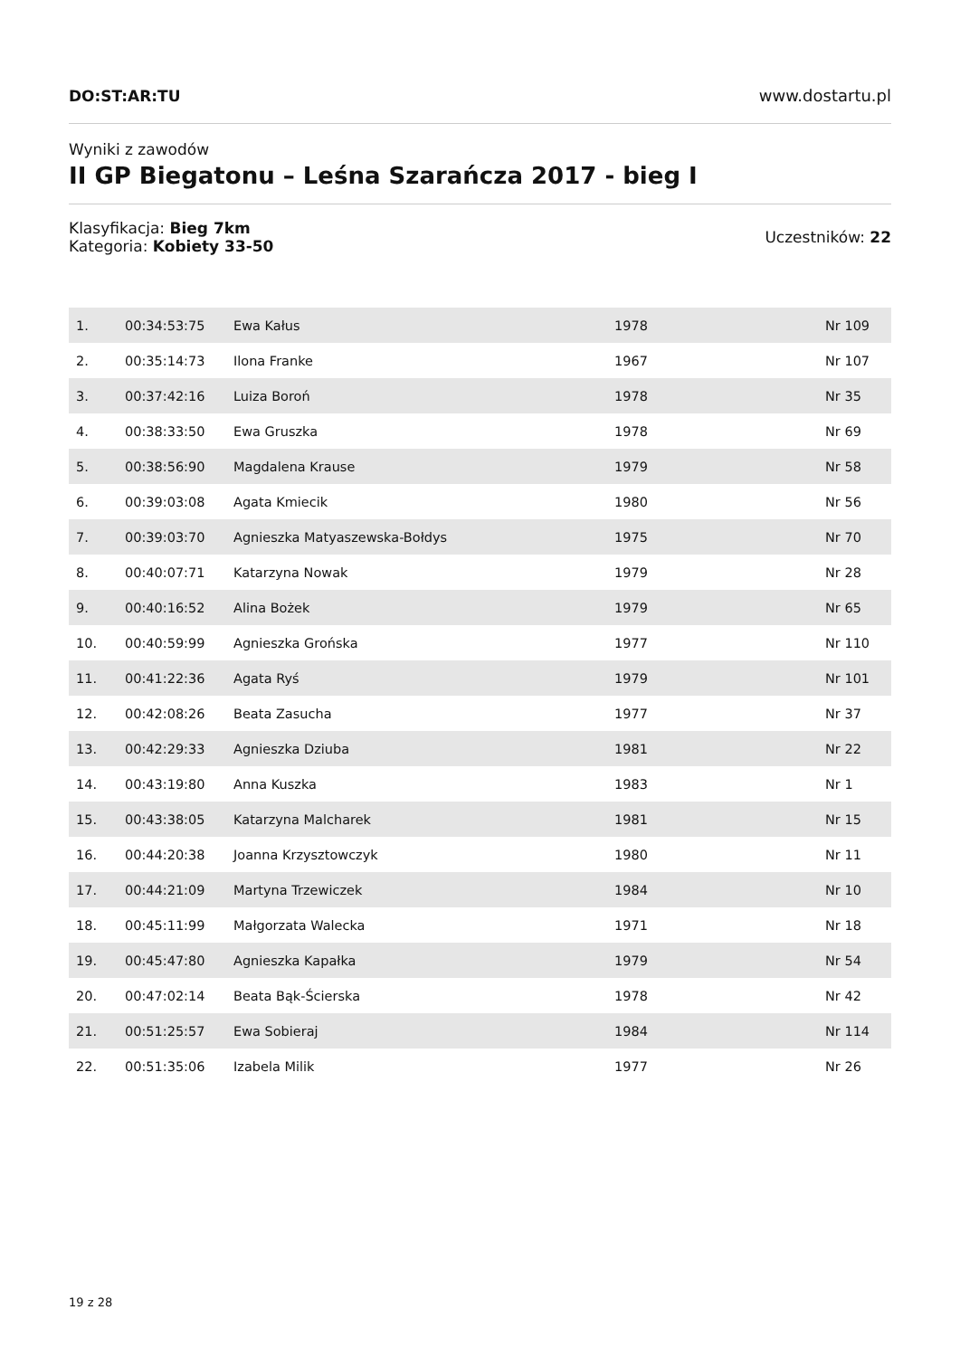DO:ST:AR:TU www.dostartu.pl
Wyniki z zawodów
II GP Biegatonu – Leśna Szarańcza 2017 - bieg I
Klasyfikacja: Bieg 7km
Kategoria: Kobiety 33-50
Uczestników: 22
| 1. | 00:34:53:75 | Ewa Kałus | 1978 | Nr 109 |
| 2. | 00:35:14:73 | Ilona Franke | 1967 | Nr 107 |
| 3. | 00:37:42:16 | Luiza Boroń | 1978 | Nr 35 |
| 4. | 00:38:33:50 | Ewa Gruszka | 1978 | Nr 69 |
| 5. | 00:38:56:90 | Magdalena Krause | 1979 | Nr 58 |
| 6. | 00:39:03:08 | Agata Kmiecik | 1980 | Nr 56 |
| 7. | 00:39:03:70 | Agnieszka Matyaszewska-Bołdys | 1975 | Nr 70 |
| 8. | 00:40:07:71 | Katarzyna Nowak | 1979 | Nr 28 |
| 9. | 00:40:16:52 | Alina Bożek | 1979 | Nr 65 |
| 10. | 00:40:59:99 | Agnieszka Grońska | 1977 | Nr 110 |
| 11. | 00:41:22:36 | Agata Ryś | 1979 | Nr 101 |
| 12. | 00:42:08:26 | Beata Zasucha | 1977 | Nr 37 |
| 13. | 00:42:29:33 | Agnieszka Dziuba | 1981 | Nr 22 |
| 14. | 00:43:19:80 | Anna Kuszka | 1983 | Nr 1 |
| 15. | 00:43:38:05 | Katarzyna Malcharek | 1981 | Nr 15 |
| 16. | 00:44:20:38 | Joanna Krzysztowczyk | 1980 | Nr 11 |
| 17. | 00:44:21:09 | Martyna Trzewiczek | 1984 | Nr 10 |
| 18. | 00:45:11:99 | Małgorzata Walecka | 1971 | Nr 18 |
| 19. | 00:45:47:80 | Agnieszka Kapałka | 1979 | Nr 54 |
| 20. | 00:47:02:14 | Beata Bąk-Ścierska | 1978 | Nr 42 |
| 21. | 00:51:25:57 | Ewa Sobieraj | 1984 | Nr 114 |
| 22. | 00:51:35:06 | Izabela Milik | 1977 | Nr 26 |
19 z 28